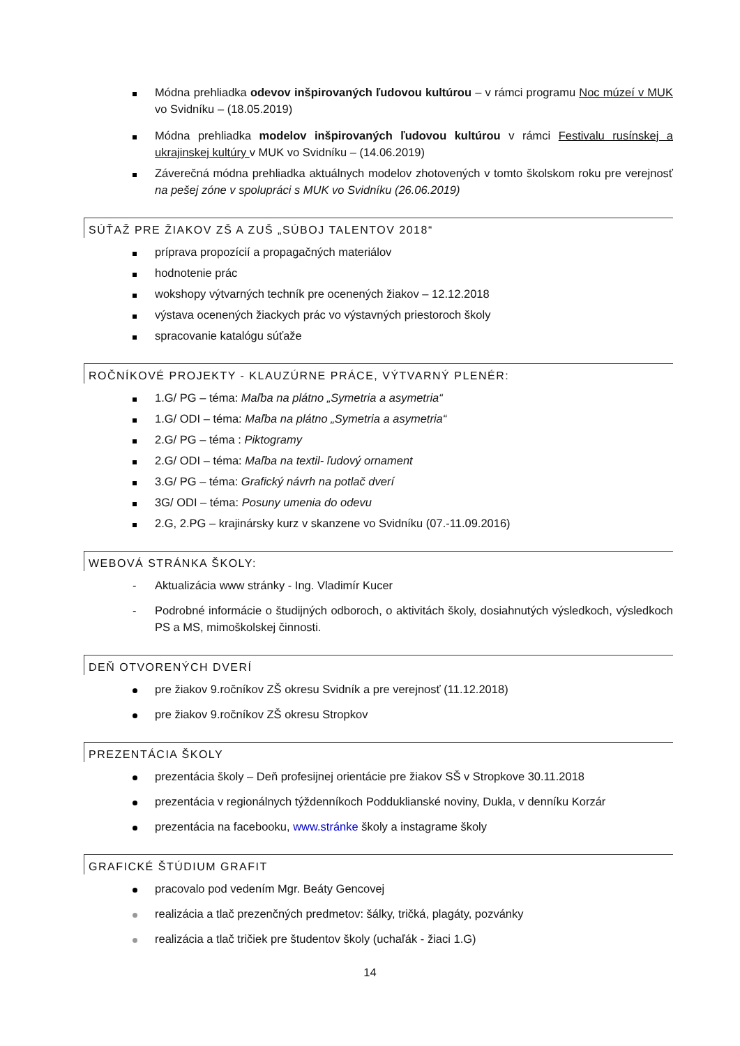Módna prehliadka odevov inšpirovaných ľudovou kultúrou – v rámci programu Noc múzeí v MUK vo Svidníku – (18.05.2019)
Módna prehliadka modelov inšpirovaných ľudovou kultúrou v rámci Festivalu rusínskej a ukrajinskej kultúry v MUK vo Svidníku – (14.06.2019)
Záverečná módna prehliadka aktuálnych modelov zhotovených v tomto školskom roku pre verejnosť na pešej zóne v spolupráci s MUK vo Svidníku (26.06.2019)
SÚŤAŽ PRE ŽIAKOV ZŠ A ZUŠ „SÚBOJ TALENTOV 2018“
príprava propozícií a propagačných materiálov
hodnotenie prác
wokshopy výtvarných techník pre ocenených žiakov – 12.12.2018
výstava ocenených žiackych prác vo výstavných priestoroch školy
spracovanie katalógu súťaže
ROČNÍKOVÉ PROJEKTY - KLAUZÚRNE PRÁCE, VÝTVARNÝ PLENÉR:
1.G/ PG – téma: Maľba na plátno „Symetria a asymetria“
1.G/ ODI – téma: Maľba na plátno „Symetria a asymetria“
2.G/ PG – téma : Piktogramy
2.G/ ODI – téma: Maľba na textil- ľudový ornament
3.G/ PG – téma: Grafický návrh na potlač dverí
3G/ ODI – téma: Posuny umenia do odevu
2.G, 2.PG – krajinársky kurz v skanzene vo Svidníku (07.-11.09.2016)
WEBOVÁ STRÁNKA ŠKOLY:
- Aktualizácia www stránky - Ing. Vladimír Kucer
- Podrobné informácie o študijných odboroch, o aktivitách školy, dosiahnutých výsledkoch, výsledkoch PS a MS, mimoškolskej činnosti.
DEŇ OTVORENÝCH DVERÍ
pre žiakov 9.ročníkov ZŠ okresu Svidník a pre verejnosť (11.12.2018)
pre žiakov 9.ročníkov ZŠ okresu Stropkov
PREZENTÁCIA ŠKOLY
prezentácia školy – Deň profesijnej orientácie pre žiakov SŠ v Stropkove 30.11.2018
prezentácia v regionálnych týždenníkoch Podduklianské noviny, Dukla, v denníku Korzár
prezentácia na facebooku, www.stránke školy a instagrame školy
GRAFICKÉ ŠTÚDIUM GRAFIT
pracovalo pod vedením Mgr. Beáty Gencovej
realizácia a tlač prezenčných predmetov: šálky, tričká, plagáty, pozvánky
realizácia a tlač tričiek pre študentov školy (uchaľák - žiaci 1.G)
14